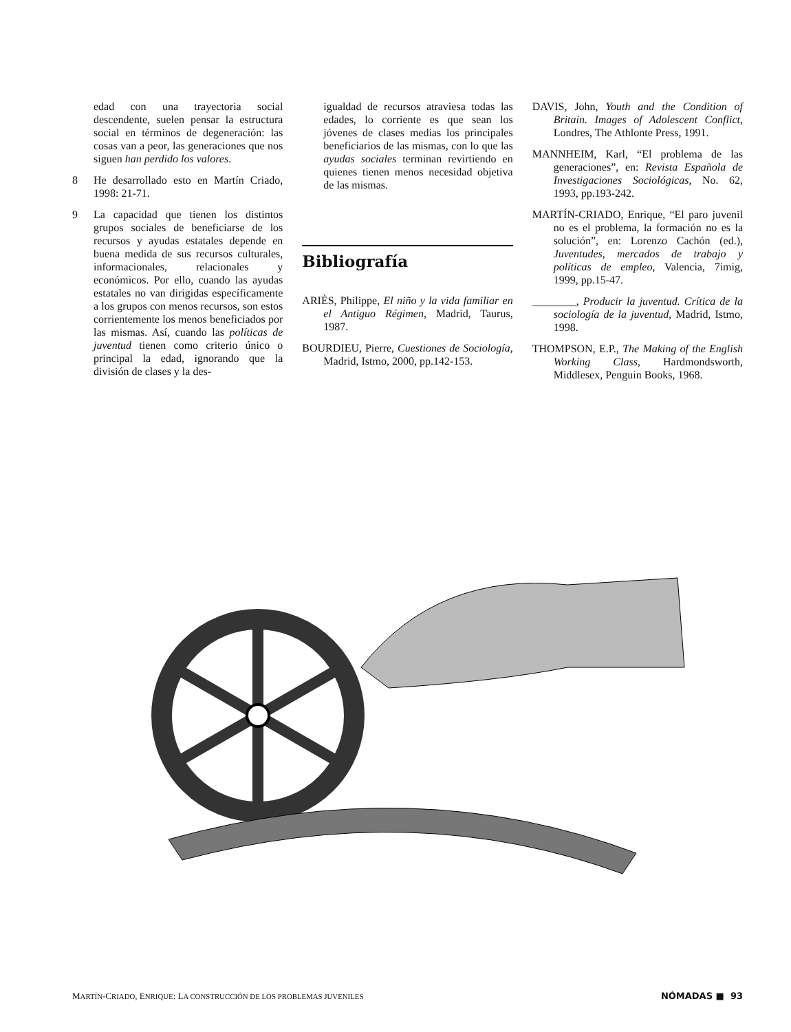edad con una trayectoria social descendente, suelen pensar la estructura social en términos de degeneración: las cosas van a peor, las generaciones que nos siguen han perdido los valores.
8 He desarrollado esto en Martín Criado, 1998: 21-71.
9 La capacidad que tienen los distintos grupos sociales de beneficiarse de los recursos y ayudas estatales depende en buena medida de sus recursos culturales, informacionales, relacionales y económicos. Por ello, cuando las ayudas estatales no van dirigidas específicamente a los grupos con menos recursos, son estos corrientemente los menos beneficiados por las mismas. Así, cuando las políticas de juventud tienen como criterio único o principal la edad, ignorando que la división de clases y la des-
igualdad de recursos atraviesa todas las edades, lo corriente es que sean los jóvenes de clases medias los principales beneficiarios de las mismas, con lo que las ayudas sociales terminan revirtiendo en quienes tienen menos necesidad objetiva de las mismas.
Bibliografía
ARIÈS, Philippe, El niño y la vida familiar en el Antiguo Régimen, Madrid, Taurus, 1987.
BOURDIEU, Pierre, Cuestiones de Sociología, Madrid, Istmo, 2000, pp.142-153.
DAVIS, John, Youth and the Condition of Britain. Images of Adolescent Conflict, Londres, The Athlonte Press, 1991.
MANNHEIM, Karl, “El problema de las generaciones”, en: Revista Española de Investigaciones Sociológicas, No. 62, 1993, pp.193-242.
MARTÍN-CRIADO, Enrique, “El paro juvenil no es el problema, la formación no es la solución”, en: Lorenzo Cachón (ed.), Juventudes, mercados de trabajo y políticas de empleo, Valencia, 7imig, 1999, pp.15-47.
________, Producir la juventud. Crítica de la sociología de la juventud, Madrid, Istmo, 1998.
THOMPSON, E.P., The Making of the English Working Class, Hardmondsworth, Middlesex, Penguin Books, 1968.
MARTÍN-CRIADO, ENRIQUE: LA CONSTRUCCIÓN DE LOS PROBLEMAS JUVENILES NÓMADAS ■ 93